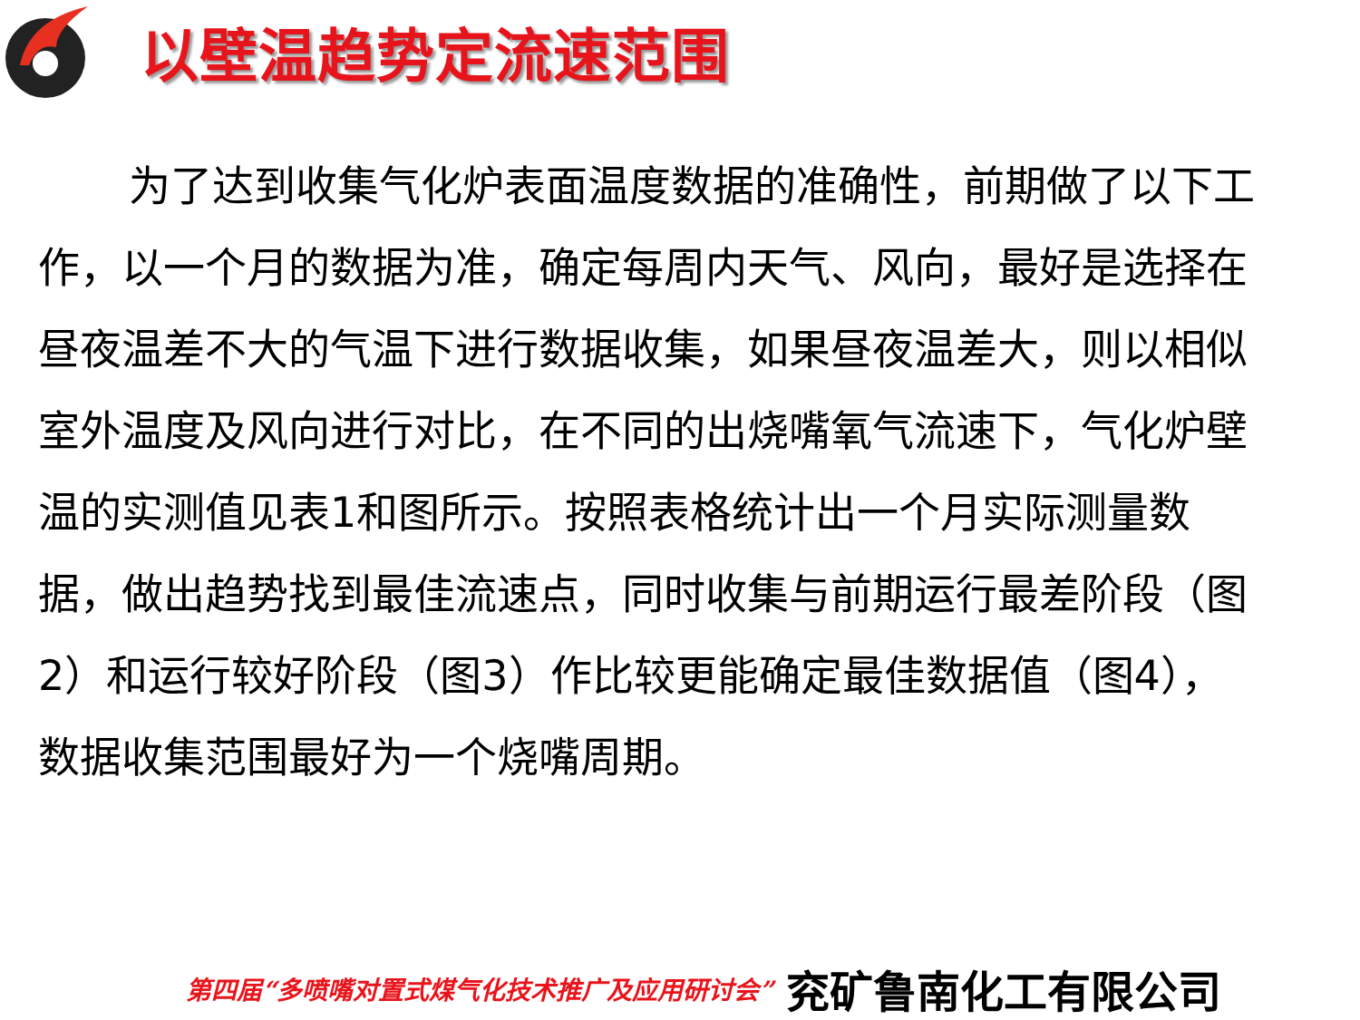以壁温趋势定流速范围
为了达到收集气化炉表面温度数据的准确性，前期做了以下工作，以一个月的数据为准，确定每周内天气、风向，最好是选择在昼夜温差不大的气温下进行数据收集，如果昼夜温差大，则以相似室外温度及风向进行对比，在不同的出烧嘴氧气流速下，气化炉壁温的实测值见表1和图所示。按照表格统计出一个月实际测量数据，做出趋势找到最佳流速点，同时收集与前期运行最差阶段（图2）和运行较好阶段（图3）作比较更能确定最佳数据值（图4），数据收集范围最好为一个烧嘴周期。
第四届“多喷嘴对置式煤气化技术推广及应用研讨会” 兖矿鲁南化工有限公司